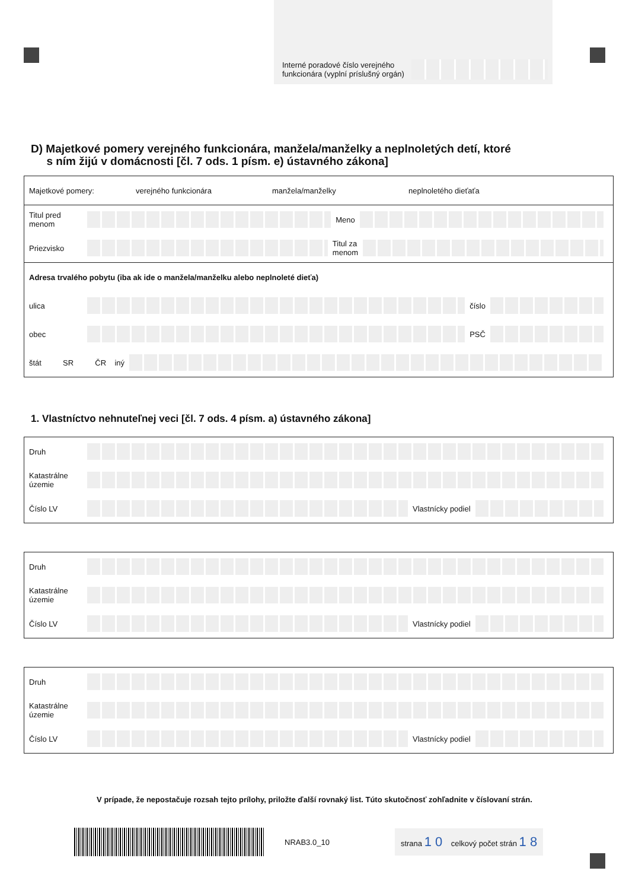Interné poradové číslo verejného funkcionára (vyplní príslušný orgán)
D) Majetkové pomery verejného funkcionára, manžela/manželky a neplnoletých detí, ktoré
s ním žijú v domácnosti [čl. 7 ods. 1 písm. e) ústavného zákona]
Majetkové pomery: verejného funkcionára manžela/manželky neplnoletého dieťaťa
Titul pred menom Meno
Priezvisko Titul za
menom
Adresa trvalého pobytu (iba ak ide o manžela/manželku alebo neplnoleté dieťa)
ulica číslo
obec PSČ
štát SR ČR iný
1. Vlastníctvo nehnuteľnej veci [čl. 7 ods. 4 písm. a) ústavného zákona]
Druh
Katastrálne územie
Číslo LV Vlastnícky podiel
Druh
Katastrálne územie
Číslo LV Vlastnícky podiel
Druh
Katastrálne územie
Číslo LV Vlastnícky podiel
V prípade, že nepostačuje rozsah tejto prílohy, priložte ďalší rovnaký list. Túto skutočnosť zohľadnite v číslovaní strán.
NRAB3.0_10 strana 1 0 celkový počet strán 1 8